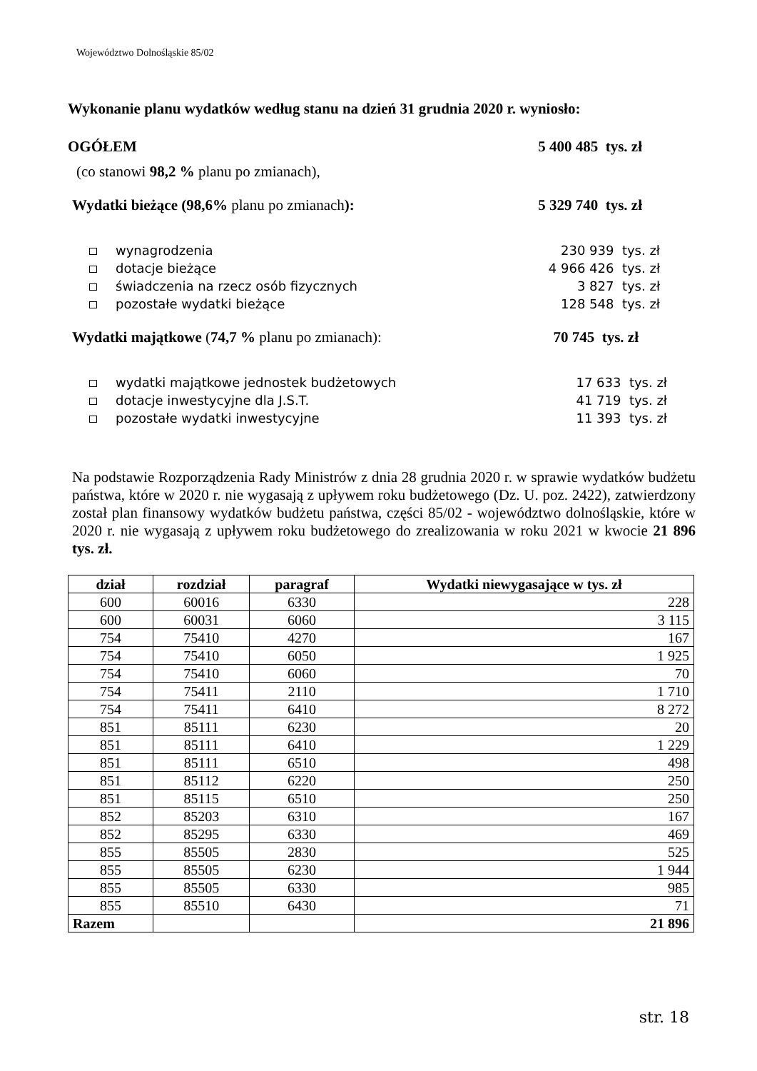Województwo Dolnośląskie 85/02
Wykonanie planu wydatków według stanu na dzień 31 grudnia 2020 r. wyniosło:
OGÓŁEM 5 400 485 tys. zł
(co stanowi 98,2 % planu po zmianach),
Wydatki bieżące (98,6% planu po zmianach): 5 329 740 tys. zł
wynagrodzenia 230 939 tys. zł
dotacje bieżące 4 966 426 tys. zł
świadczenia na rzecz osób fizycznych 3 827 tys. zł
pozostałe wydatki bieżące 128 548 tys. zł
Wydatki majątkowe (74,7 % planu po zmianach): 70 745 tys. zł
wydatki majątkowe jednostek budżetowych 17 633 tys. zł
dotacje inwestycyjne dla J.S.T. 41 719 tys. zł
pozostałe wydatki inwestycyjne 11 393 tys. zł
Na podstawie Rozporządzenia Rady Ministrów z dnia 28 grudnia 2020 r. w sprawie wydatków budżetu państwa, które w 2020 r. nie wygasają z upływem roku budżetowego (Dz. U. poz. 2422), zatwierdzony został plan finansowy wydatków budżetu państwa, części 85/02 - województwo dolnośląskie, które w 2020 r. nie wygasają z upływem roku budżetowego do zrealizowania w roku 2021 w kwocie 21 896 tys. zł.
| dział | rozdział | paragraf | Wydatki niewygasające w tys. zł |
| --- | --- | --- | --- |
| 600 | 60016 | 6330 | 228 |
| 600 | 60031 | 6060 | 3 115 |
| 754 | 75410 | 4270 | 167 |
| 754 | 75410 | 6050 | 1 925 |
| 754 | 75410 | 6060 | 70 |
| 754 | 75411 | 2110 | 1 710 |
| 754 | 75411 | 6410 | 8 272 |
| 851 | 85111 | 6230 | 20 |
| 851 | 85111 | 6410 | 1 229 |
| 851 | 85111 | 6510 | 498 |
| 851 | 85112 | 6220 | 250 |
| 851 | 85115 | 6510 | 250 |
| 852 | 85203 | 6310 | 167 |
| 852 | 85295 | 6330 | 469 |
| 855 | 85505 | 2830 | 525 |
| 855 | 85505 | 6230 | 1 944 |
| 855 | 85505 | 6330 | 985 |
| 855 | 85510 | 6430 | 71 |
| Razem | | | 21 896 |
str. 18